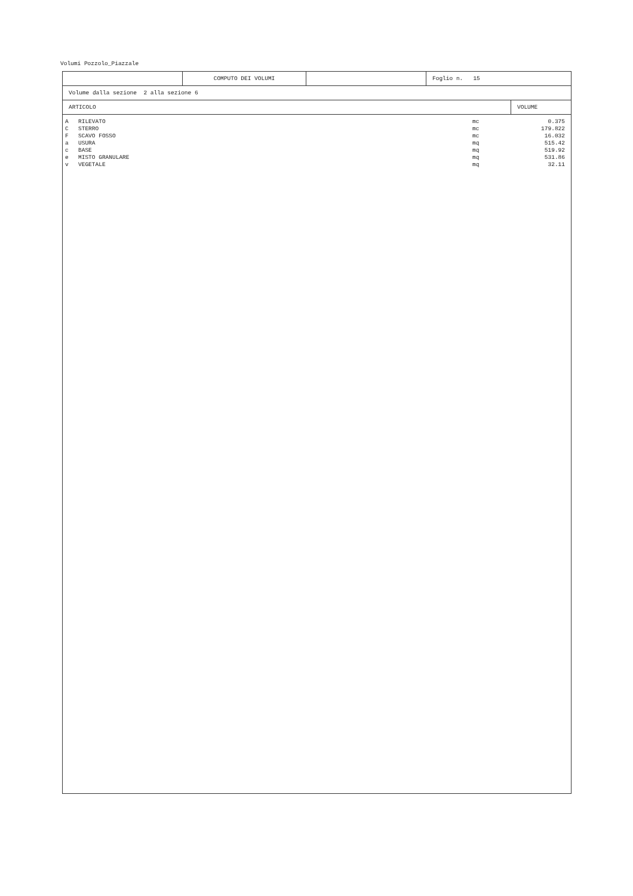Volumi Pozzolo_Piazzale
| | COMPUTO DEI VOLUMI | | Foglio n. 15 |
| Volume dalla sezione 2 alla sezione 6 |
| ARTICOLO | VOLUME |
| A | RILEVATO | mc | 0.375 |
| C | STERRO | mc | 179.822 |
| F | SCAVO FOSSO | mc | 16.032 |
| a | USURA | mq | 515.42 |
| c | BASE | mq | 519.92 |
| e | MISTO GRANULARE | mq | 531.86 |
| v | VEGETALE | mq | 32.11 |